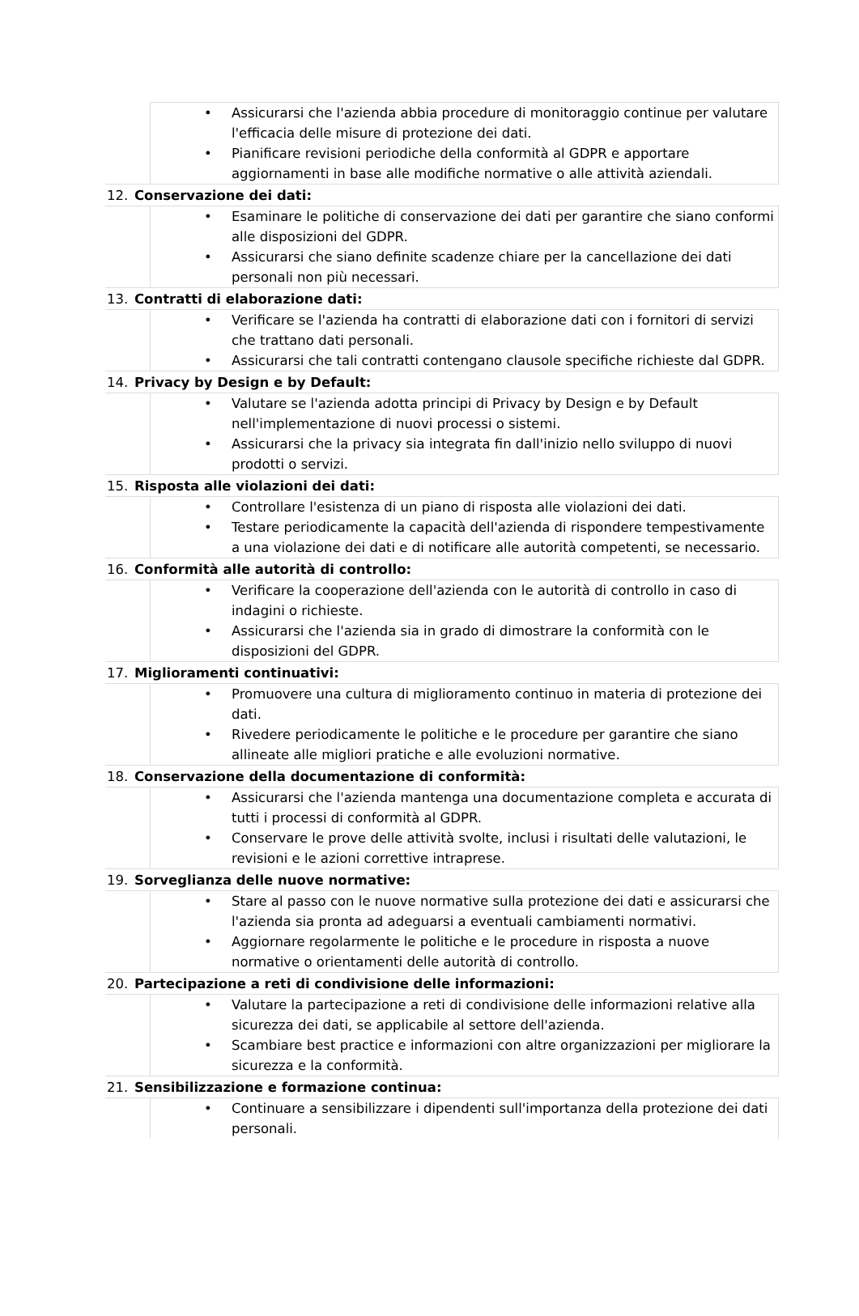Assicurarsi che l'azienda abbia procedure di monitoraggio continue per valutare l'efficacia delle misure di protezione dei dati.
Pianificare revisioni periodiche della conformità al GDPR e apportare aggiornamenti in base alle modifiche normative o alle attività aziendali.
12. Conservazione dei dati:
Esaminare le politiche di conservazione dei dati per garantire che siano conformi alle disposizioni del GDPR.
Assicurarsi che siano definite scadenze chiare per la cancellazione dei dati personali non più necessari.
13. Contratti di elaborazione dati:
Verificare se l'azienda ha contratti di elaborazione dati con i fornitori di servizi che trattano dati personali.
Assicurarsi che tali contratti contengano clausole specifiche richieste dal GDPR.
14. Privacy by Design e by Default:
Valutare se l'azienda adotta principi di Privacy by Design e by Default nell'implementazione di nuovi processi o sistemi.
Assicurarsi che la privacy sia integrata fin dall'inizio nello sviluppo di nuovi prodotti o servizi.
15. Risposta alle violazioni dei dati:
Controllare l'esistenza di un piano di risposta alle violazioni dei dati.
Testare periodicamente la capacità dell'azienda di rispondere tempestivamente a una violazione dei dati e di notificare alle autorità competenti, se necessario.
16. Conformità alle autorità di controllo:
Verificare la cooperazione dell'azienda con le autorità di controllo in caso di indagini o richieste.
Assicurarsi che l'azienda sia in grado di dimostrare la conformità con le disposizioni del GDPR.
17. Miglioramenti continuativi:
Promuovere una cultura di miglioramento continuo in materia di protezione dei dati.
Rivedere periodicamente le politiche e le procedure per garantire che siano allineate alle migliori pratiche e alle evoluzioni normative.
18. Conservazione della documentazione di conformità:
Assicurarsi che l'azienda mantenga una documentazione completa e accurata di tutti i processi di conformità al GDPR.
Conservare le prove delle attività svolte, inclusi i risultati delle valutazioni, le revisioni e le azioni correttive intraprese.
19. Sorveglianza delle nuove normative:
Stare al passo con le nuove normative sulla protezione dei dati e assicurarsi che l'azienda sia pronta ad adeguarsi a eventuali cambiamenti normativi.
Aggiornare regolarmente le politiche e le procedure in risposta a nuove normative o orientamenti delle autorità di controllo.
20. Partecipazione a reti di condivisione delle informazioni:
Valutare la partecipazione a reti di condivisione delle informazioni relative alla sicurezza dei dati, se applicabile al settore dell'azienda.
Scambiare best practice e informazioni con altre organizzazioni per migliorare la sicurezza e la conformità.
21. Sensibilizzazione e formazione continua:
Continuare a sensibilizzare i dipendenti sull'importanza della protezione dei dati personali.